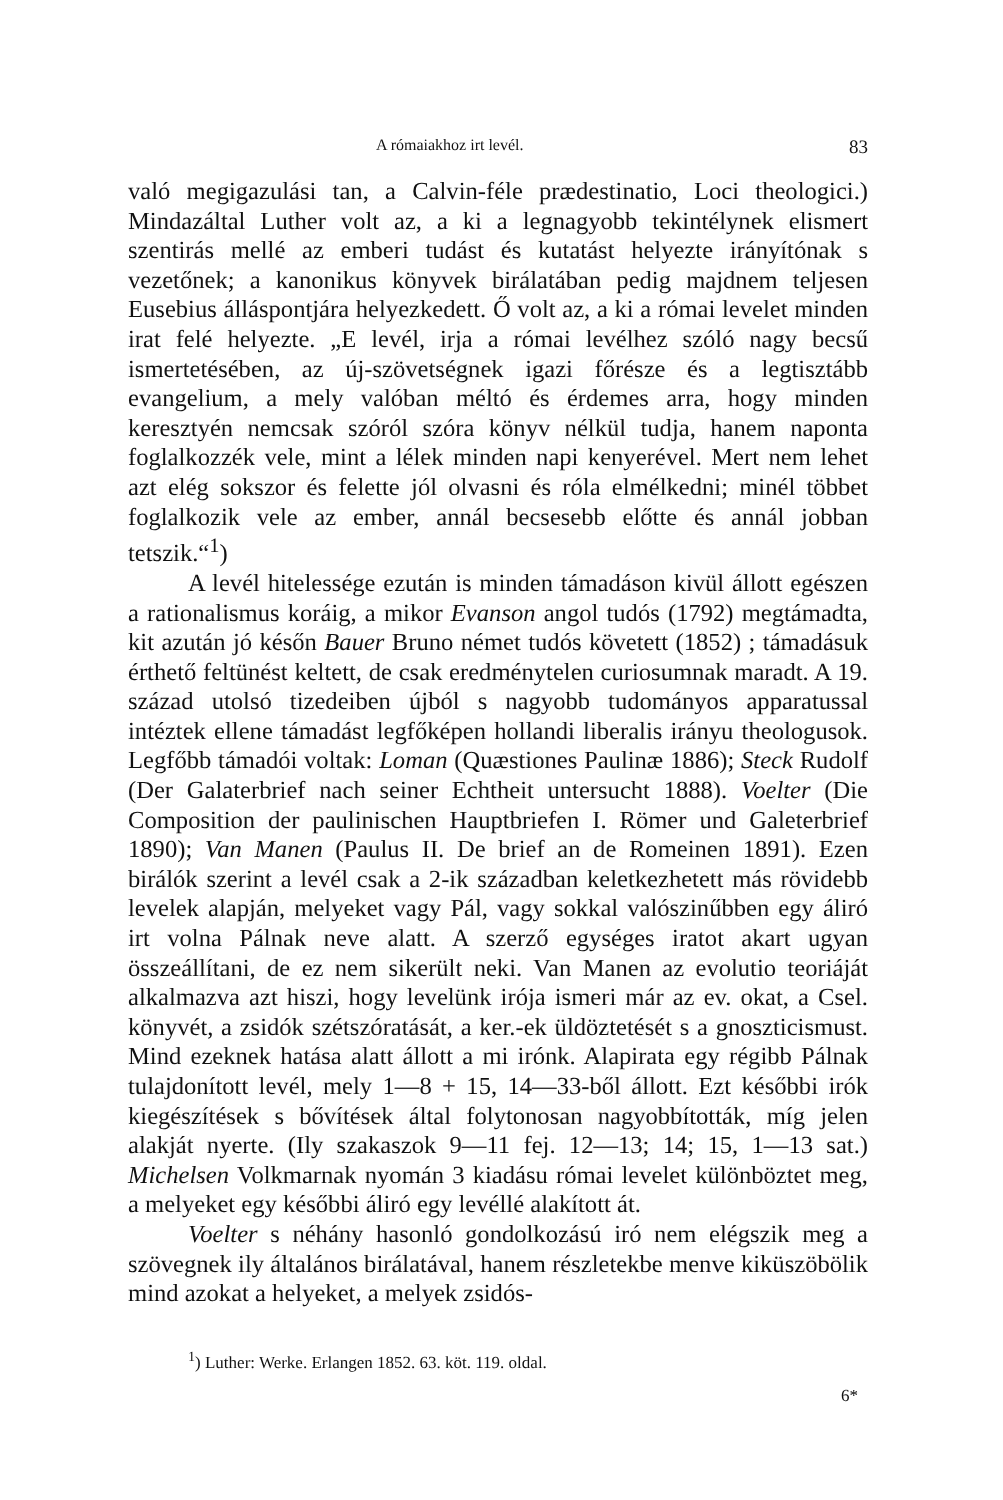A rómaiakhoz irt levél. 83
való megigazulási tan, a Calvin-féle prædestinatio, Loci theologici.) Mindazáltal Luther volt az, a ki a legnagyobb tekintélynek elismert szentirás mellé az emberi tudást és kutatást helyezte irányítónak s vezetőnek; a kanonikus könyvek birálatában pedig majdnem teljesen Eusebius álláspontjára helyezkedett. Ő volt az, a ki a római levelet minden irat felé helyezte. „E levél, irja a római levélhez szóló nagy becsű ismertetésében, az új-szövetségnek igazi főrésze és a legtisztább evangelium, a mely valóban méltó és érdemes arra, hogy minden keresztyén nemcsak szóról szóra könyv nélkül tudja, hanem naponta foglalkozzék vele, mint a lélek minden napi kenyerével. Mert nem lehet azt elég sokszor és felette jól olvasni és róla elmélkedni; minél többet foglalkozik vele az ember, annál becsesebb előtte és annál jobban tetszik.“<sup>1</sup>)
A levél hitelessége ezután is minden támadáson kivül állott egészen a rationalismus koráig, a mikor Evanson angol tudós (1792) megtámadta, kit azután jó későn Bauer Bruno német tudós követett (1852) ; támadásuk érthető feltünést keltett, de csak eredménytelen curiosumnak maradt. A 19. század utolsó tizedeiben újból s nagyobb tudományos apparatussal intéztek ellene támadást legfőképen hollandi liberalis irányu theologusok. Legfőbb támadói voltak: Loman (Quæstiones Paulinæ 1886); Steck Rudolf (Der Galaterbrief nach seiner Echtheit untersucht 1888). Voelter (Die Composition der paulinischen Hauptbriefen I. Römer und Galeterbrief 1890); Van Manen (Paulus II. De brief an de Romeinen 1891). Ezen birálók szerint a levél csak a 2-ik században keletkezhetett más rövidebb levelek alapján, melyeket vagy Pál, vagy sokkal valószinűbben egy áliró irt volna Pálnak neve alatt. A szerző egységes iratot akart ugyan összeállítani, de ez nem sikerült neki. Van Manen az evolutio teoriáját alkalmazva azt hiszi, hogy levelünk irója ismeri már az ev. okat, a Csel. könyvét, a zsidók szétszóratását, a ker.-ek üldöztetését s a gnoszticismust. Mind ezeknek hatása alatt állott a mi irónk. Alapirata egy régibb Pálnak tulajdonított levél, mely 1—8 + 15, 14—33-ből állott. Ezt későbbi irók kiegészítések s bővítések által folytonosan nagyobbították, míg jelen alakját nyerte. (Ily szakaszok 9—11 fej. 12—13; 14; 15, 1—13 sat.) Michelsen Volkmarnak nyomán 3 kiadásu római levelet különböztet meg, a melyeket egy későbbi áliró egy levéllé alakított át.
Voelter s néhány hasonló gondolkozású iró nem elégszik meg a szövegnek ily általános birálatával, hanem részletekbe menve kiküszöbölik mind azokat a helyeket, a melyek zsidós-
<sup>1</sup>) Luther: Werke. Erlangen 1852. 63. köt. 119. oldal.
6*